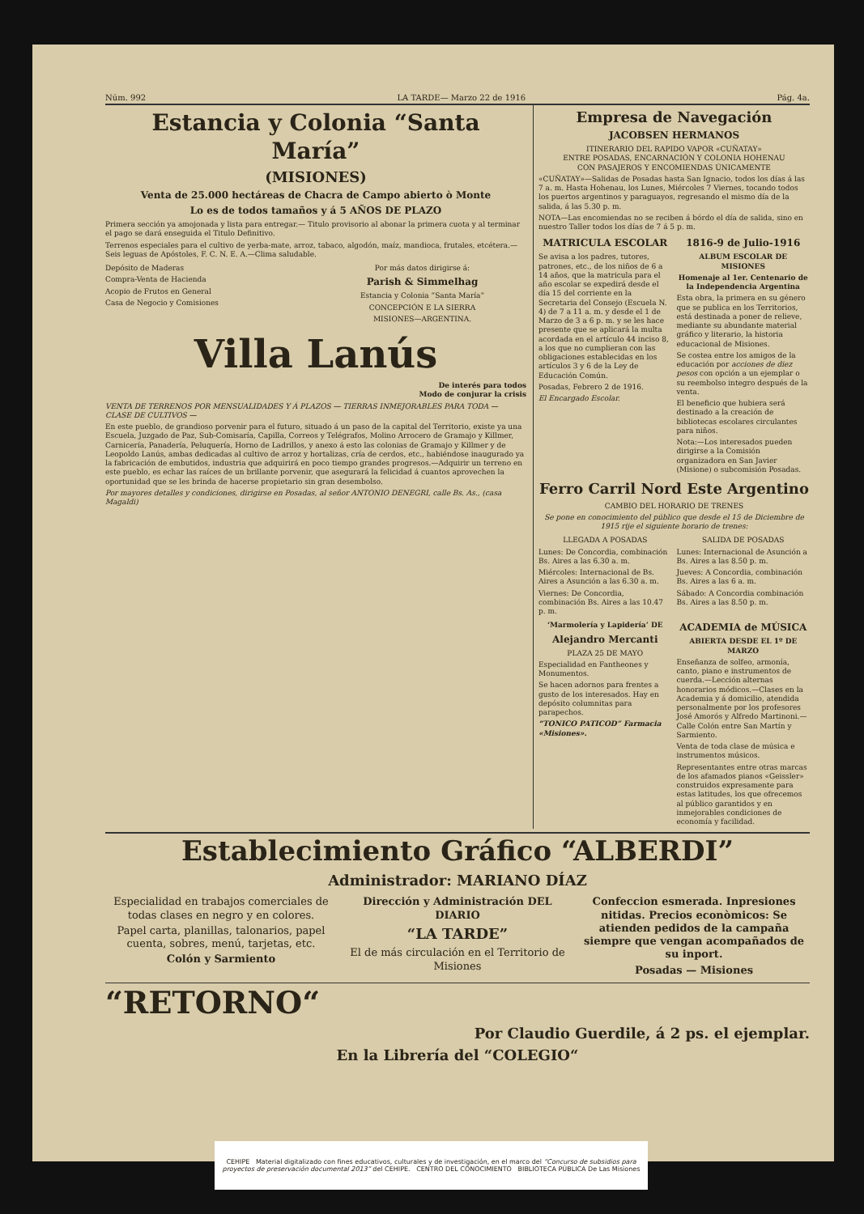Núm. 992 LA TARDE— Marzo 22 de 1916 Pág. 4a.
Estancia y Colonia “Santa María”
(MISIONES)
Venta de 25.000 hectáreas de Chacra de Campo abierto ò Monte
Lo es de todos tamaños y á 5 AÑOS DE PLAZO
Primera sección ya amojonada y lista para entregar.— Titulo provisorio al abonar la primera cuota y al terminar el pago se dará enseguida el Titulo Definitivo.
Terrenos especiales para el cultivo de yerba-mate, arroz, tabaco, algodón, maíz, mandioca, frutales, etcétera.—Seis leguas de Apóstoles, F. C. N. E. A.—Clima saludable.
Depósito de Maderas
Compra-Venta de Hacienda
Acopio de Frutos en General
Casa de Negocio y Comisiones
Por más datos dirigirse á:
Parish & Simmelhag
Estancia y Colonia “Santa María”
CONCEPCIÓN E LA SIERRA
MISIONES—ARGENTINA.
Villa Lanús
De interés para todos
Modo de conjurar la crisis
VENTA DE TERRENOS POR MENSUALIDADES Y Á PLAZOS — TIERRAS INMEJORABLES PARA TODA — CLASE DE CULTIVOS —
En este pueblo, de grandioso porvenir para el futuro, situado á un paso de la capital del Territorio, existe ya una Escuela, Juzgado de Paz, Sub-Comisaría, Capilla, Correos y Telégrafos, Molino Arrocero de Gramajo y Killmer, Carnicería, Panadería, Peluquería, Horno de Ladrillos, y anexo á esto las colonias de Gramajo y Killmer y de Leopoldo Lanús, ambas dedicadas al cultivo de arroz y hortalizas, cría de cerdos, etc., habiéndose inaugurado ya la fabricación de embutidos, industria que adquirirá en poco tiempo grandes progresos.—Adquirir un terreno en este pueblo, es echar las raíces de un brillante porvenir, que asegurará la felicidad á cuantos aprovechen la oportunidad que se les brinda de hacerse propietario sin gran desembolso.
Por mayores detalles y condiciones, dirigirse en Posadas, al señor ANTONIO DENEGRI, calle Bs. As., (casa Magaldi)
Empresa de Navegación
JACOBSEN HERMANOS
ITINERARIO DEL RAPIDO VAPOR «CUÑATAY»
ENTRE POSADAS, ENCARNACIÓN Y COLONIA HOHENAU
CON PASAJEROS Y ENCOMIENDAS ÚNICAMENTE
«CUÑATAY»—Salidas de Posadas hasta San Ignacio, todos los días á las 7 a. m. Hasta Hohenau, los Lunes, Miércoles 7 Viernes, tocando todos los puertos argentinos y paraguayos, regresando el mismo día de la salida, á las 5.30 p. m.
NOTA—Las encomiendas no se reciben á bórdo el día de salida, sino en nuestro Taller todos los días de 7 á 5 p. m.
MATRICULA ESCOLAR
Se avisa a los padres, tutores, patrones, etc., de los niños de 6 a 14 años, que la matricula para el año escolar se expedirá desde el día 15 del corriente en la Secretaria del Consejo (Escuela N. 4) de 7 a 11 a. m. y desde el 1 de Marzo de 3 a 6 p. m. y se les hace presente que se aplicará la multa acordada en el artículo 44 inciso 8, a los que no cumplieran con las obligaciones establecidas en los artículos 3 y 6 de la Ley de Educación Común.
Posadas, Febrero 2 de 1916.
El Encargado Escolar.
1816-9 de Julio-1916
ALBUM ESCOLAR DE MISIONES
Homenaje al 1er. Centenario de la Independencia Argentina
Esta obra, la primera en su género que se publica en los Territorios, está destinada a poner de relieve, mediante su abundante material gráfico y literario, la historia educacional de Misiones.
Se costea entre los amigos de la educación por acciones de diez pesos con opción a un ejemplar o su reembolso integro después de la venta.
El beneficio que hubiera será destinado a la creación de bibliotecas escolares circulantes para niños.
Nota:—Los interesados pueden dirigirse a la Comisión organizadora en San Javier (Misione) o subcomisión Posadas.
Ferro Carril Nord Este Argentino
CAMBIO DEL HORARIO DE TRENES
Se pone en conocimiento del público que desde el 15 de Diciembre de 1915 rije el siguiente horario de trenes:
LLEGADA A POSADAS
Lunes: De Concordia, combinación Bs. Aires a las 6.30 a. m.
Miércoles: Internacional de Bs. Aires a Asunción a las 6.30 a. m.
Viernes: De Concordia, combinación Bs. Aires a las 10.47 p. m.
SALIDA DE POSADAS
Lunes: Internacional de Asunción a Bs. Aires a las 8.50 p. m.
Jueves: A Concordia, combinación Bs. Aires a las 6 a. m.
Sábado: A Concordia combinación Bs. Aires a las 8.50 p. m.
‘Marmolería y Lapidería’ DE
Alejandro Mercanti
PLAZA 25 DE MAYO
Especialidad en Fantheones y Monumentos.
Se hacen adornos para frentes a gusto de los interesados. Hay en depósito columnitas para parapechos.
“TONICO PATICOD” Farmacia «Misiones».
ACADEMIA de MÚSICA
ABIERTA DESDE EL 1º DE MARZO
Enseñanza de solfeo, armonía, canto, piano e instrumentos de cuerda.—Lección alternas honorarios módicos.—Clases en la Academia y á domicilio, atendida personalmente por los profesores José Amorós y Alfredo Martinoni.—Calle Colón entre San Martín y Sarmiento.
Venta de toda clase de música e instrumentos músicos.
Representantes entre otras marcas de los afamados pianos «Geissler» construidos expresamente para estas latitudes, los que ofrecemos al público garantidos y en inmejorables condiciones de economía y facilidad.
Establecimiento Gráfico “ALBERDI”
Administrador: MARIANO DÍAZ
Especialidad en trabajos comerciales de todas clases en negro y en colores.
Papel carta, planillas, talonarios, papel cuenta, sobres, menú, tarjetas, etc.
Colón y Sarmiento
Dirección y Administración DEL DIARIO
“LA TARDE”
El de más circulación en el Territorio de Misiones
Confeccion esmerada. Inpresiones nitidas. Precios econòmicos: Se atienden pedidos de la campaña siempre que vengan acompañados de su inport.
Posadas — Misiones
“RETORNO“
Por Claudio Guerdile, á 2 ps. el ejemplar.
En la Librería del “COLEGIO“
CEHIPE Material digitalizado con fines educativos, culturales y de investigación, en el marco del “Concurso de subsidios para proyectos de preservación documental 2013” del CEHIPE. CENTRO DEL CONOCIMIENTO BIBLIOTECA PÚBLICA De Las Misiones